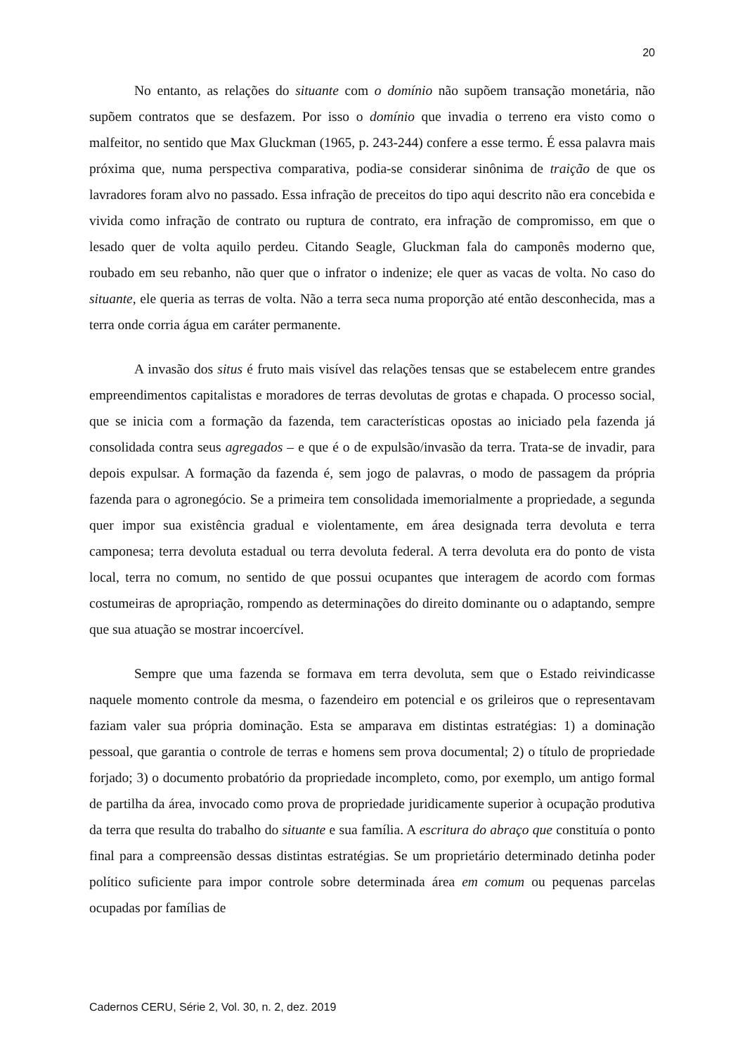20
No entanto, as relações do situante com o domínio não supõem transação monetária, não supõem contratos que se desfazem. Por isso o domínio que invadia o terreno era visto como o malfeitor, no sentido que Max Gluckman (1965, p. 243-244) confere a esse termo. É essa palavra mais próxima que, numa perspectiva comparativa, podia-se considerar sinônima de traição de que os lavradores foram alvo no passado. Essa infração de preceitos do tipo aqui descrito não era concebida e vivida como infração de contrato ou ruptura de contrato, era infração de compromisso, em que o lesado quer de volta aquilo perdeu. Citando Seagle, Gluckman fala do camponês moderno que, roubado em seu rebanho, não quer que o infrator o indenize; ele quer as vacas de volta. No caso do situante, ele queria as terras de volta. Não a terra seca numa proporção até então desconhecida, mas a terra onde corria água em caráter permanente.
A invasão dos situs é fruto mais visível das relações tensas que se estabelecem entre grandes empreendimentos capitalistas e moradores de terras devolutas de grotas e chapada. O processo social, que se inicia com a formação da fazenda, tem características opostas ao iniciado pela fazenda já consolidada contra seus agregados – e que é o de expulsão/invasão da terra. Trata-se de invadir, para depois expulsar. A formação da fazenda é, sem jogo de palavras, o modo de passagem da própria fazenda para o agronegócio. Se a primeira tem consolidada imemorialmente a propriedade, a segunda quer impor sua existência gradual e violentamente, em área designada terra devoluta e terra camponesa; terra devoluta estadual ou terra devoluta federal. A terra devoluta era do ponto de vista local, terra no comum, no sentido de que possui ocupantes que interagem de acordo com formas costumeiras de apropriação, rompendo as determinações do direito dominante ou o adaptando, sempre que sua atuação se mostrar incoercível.
Sempre que uma fazenda se formava em terra devoluta, sem que o Estado reivindicasse naquele momento controle da mesma, o fazendeiro em potencial e os grileiros que o representavam faziam valer sua própria dominação. Esta se amparava em distintas estratégias: 1) a dominação pessoal, que garantia o controle de terras e homens sem prova documental; 2) o título de propriedade forjado; 3) o documento probatório da propriedade incompleto, como, por exemplo, um antigo formal de partilha da área, invocado como prova de propriedade juridicamente superior à ocupação produtiva da terra que resulta do trabalho do situante e sua família. A escritura do abraço que constituía o ponto final para a compreensão dessas distintas estratégias. Se um proprietário determinado detinha poder político suficiente para impor controle sobre determinada área em comum ou pequenas parcelas ocupadas por famílias de
Cadernos CERU, Série 2, Vol. 30, n. 2, dez. 2019